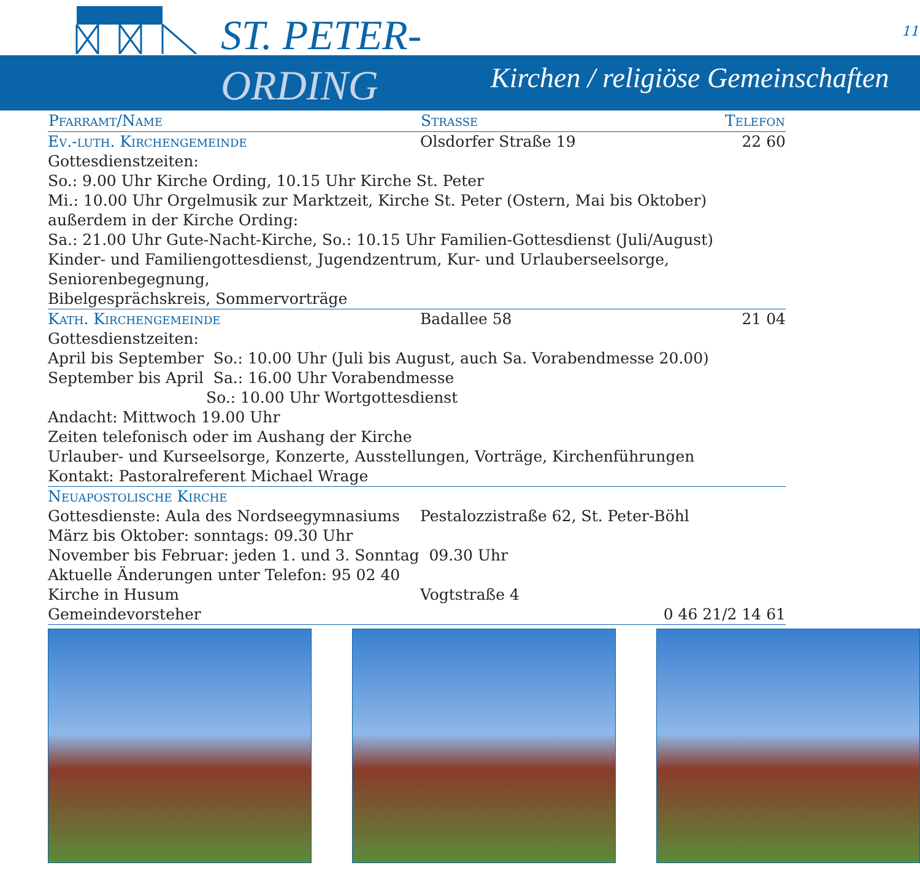ST. PETER-
ORDING
Kirchen / religiöse Gemeinschaften
11
| Pfarramt/Name | Strasse | Telefon |
| --- | --- | --- |
| Ev.-luth. Kirchengemeinde | Olsdorfer Straße 19 | 22 60 |
| Gottesdienstzeiten: So.: 9.00 Uhr Kirche Ording, 10.15 Uhr Kirche St. Peter Mi.: 10.00 Uhr Orgelmusik zur Marktzeit, Kirche St. Peter (Ostern, Mai bis Oktober) außerdem in der Kirche Ording: Sa.: 21.00 Uhr Gute-Nacht-Kirche, So.: 10.15 Uhr Familien-Gottesdienst (Juli/August) Kinder- und Familiengottesdienst, Jugendzentrum, Kur- und Urlauberseelsorge, Seniorenbegegnung, Bibelgesprächskreis, Sommervorträge | | |
| Kath. Kirchengemeinde | Badallee 58 | 21 04 |
| Gottesdienstzeiten: April bis September So.: 10.00 Uhr (Juli bis August, auch Sa. Vorabendmesse 20.00) September bis April Sa.: 16.00 Uhr Vorabendmesse So.: 10.00 Uhr Wortgottesdienst Andacht: Mittwoch 19.00 Uhr Zeiten telefonisch oder im Aushang der Kirche Urlauber- und Kurseelsorge, Konzerte, Ausstellungen, Vorträge, Kirchenführungen Kontakt: Pastoralreferent Michael Wrage | | |
| Neuapostolische Kirche | | |
| Gottesdienste: Aula des Nordseegymnasiums | Pestalozzistraße 62, St. Peter-Böhl | |
| März bis Oktober: sonntags: 09.30 Uhr | | |
| November bis Februar: jeden 1. und 3. Sonntag 09.30 Uhr | | |
| Aktuelle Änderungen unter Telefon: 95 02 40 | | |
| Kirche in Husum | Vogtstraße 4 | |
| Gemeindevorsteher | | 0 46 21/2 14 61 |